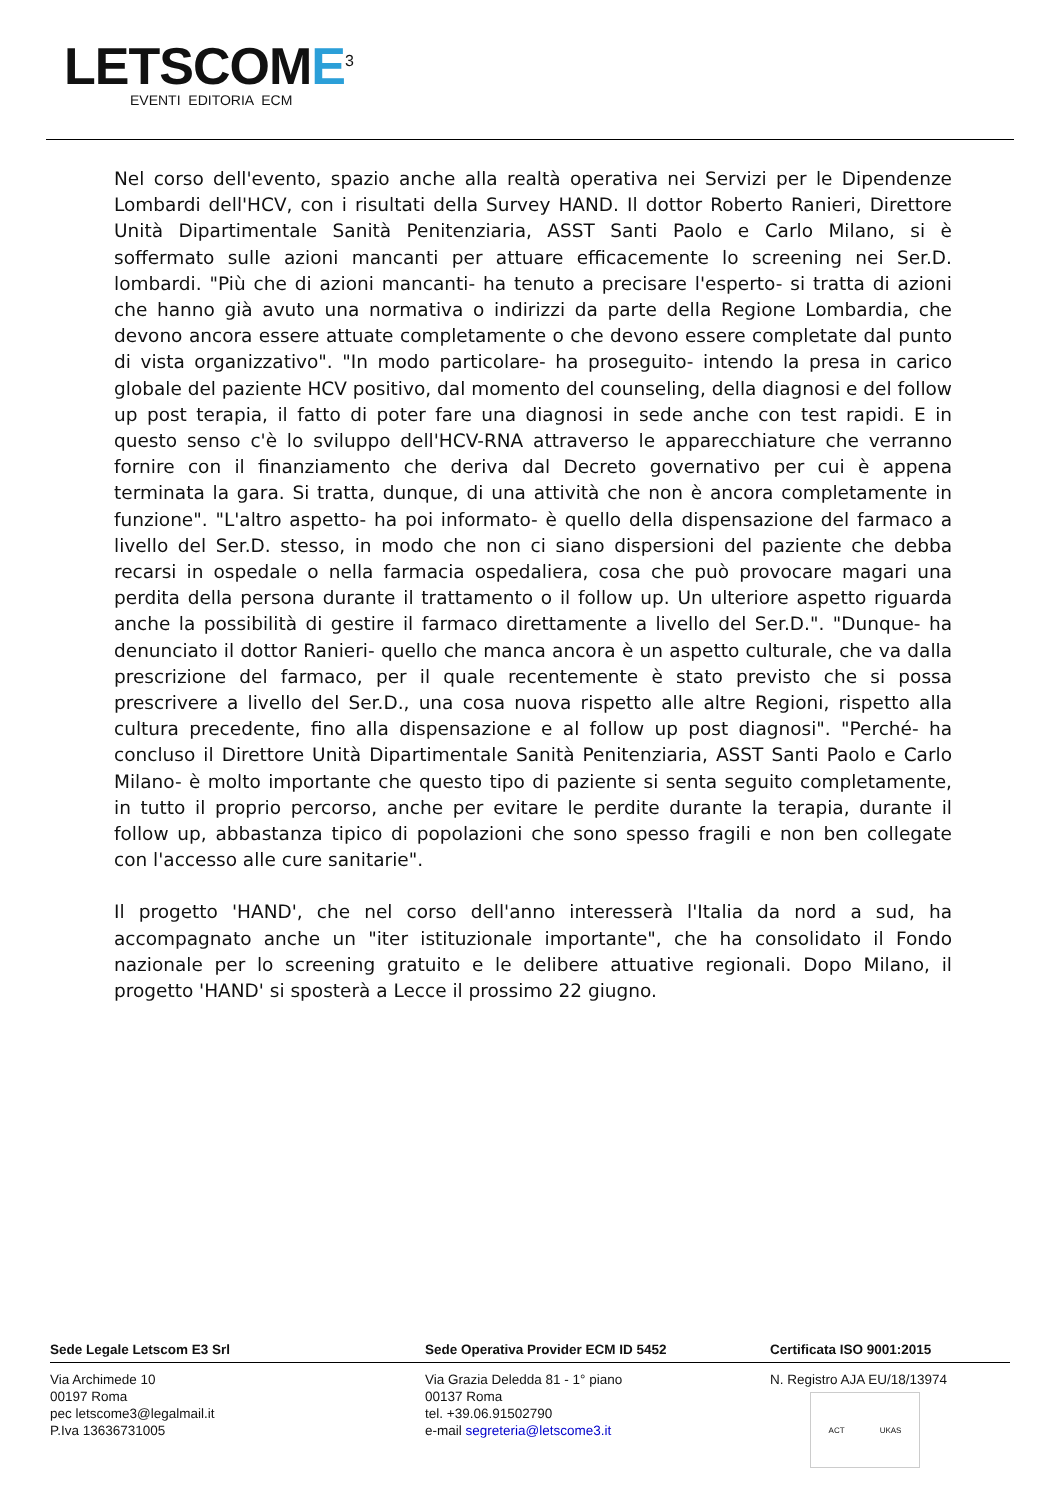LETSCOME<sup>3</sup>
EVENTI EDITORIA ECM
Nel corso dell'evento, spazio anche alla realtà operativa nei Servizi per le Dipendenze Lombardi dell'HCV, con i risultati della Survey HAND. Il dottor Roberto Ranieri, Direttore Unità Dipartimentale Sanità Penitenziaria, ASST Santi Paolo e Carlo Milano, si è soffermato sulle azioni mancanti per attuare efficacemente lo screening nei Ser.D. lombardi. "Più che di azioni mancanti- ha tenuto a precisare l'esperto- si tratta di azioni che hanno già avuto una normativa o indirizzi da parte della Regione Lombardia, che devono ancora essere attuate completamente o che devono essere completate dal punto di vista organizzativo". "In modo particolare- ha proseguito- intendo la presa in carico globale del paziente HCV positivo, dal momento del counseling, della diagnosi e del follow up post terapia, il fatto di poter fare una diagnosi in sede anche con test rapidi. E in questo senso c'è lo sviluppo dell'HCV-RNA attraverso le apparecchiature che verranno fornire con il finanziamento che deriva dal Decreto governativo per cui è appena terminata la gara. Si tratta, dunque, di una attività che non è ancora completamente in funzione". "L'altro aspetto- ha poi informato- è quello della dispensazione del farmaco a livello del Ser.D. stesso, in modo che non ci siano dispersioni del paziente che debba recarsi in ospedale o nella farmacia ospedaliera, cosa che può provocare magari una perdita della persona durante il trattamento o il follow up. Un ulteriore aspetto riguarda anche la possibilità di gestire il farmaco direttamente a livello del Ser.D.". "Dunque- ha denunciato il dottor Ranieri- quello che manca ancora è un aspetto culturale, che va dalla prescrizione del farmaco, per il quale recentemente è stato previsto che si possa prescrivere a livello del Ser.D., una cosa nuova rispetto alle altre Regioni, rispetto alla cultura precedente, fino alla dispensazione e al follow up post diagnosi". "Perché- ha concluso il Direttore Unità Dipartimentale Sanità Penitenziaria, ASST Santi Paolo e Carlo Milano- è molto importante che questo tipo di paziente si senta seguito completamente, in tutto il proprio percorso, anche per evitare le perdite durante la terapia, durante il follow up, abbastanza tipico di popolazioni che sono spesso fragili e non ben collegate con l'accesso alle cure sanitarie".
Il progetto 'HAND', che nel corso dell'anno interesserà l'Italia da nord a sud, ha accompagnato anche un "iter istituzionale importante", che ha consolidato il Fondo nazionale per lo screening gratuito e le delibere attuative regionali. Dopo Milano, il progetto 'HAND' si sposterà a Lecce il prossimo 22 giugno.
Sede Legale Letscom E3 Srl Sede Operativa Provider ECM ID 5452 Certificata ISO 9001:2015
Via Archimede 10
00197 Roma
pec letscome3@legalmail.it
P.Iva 13636731005
Via Grazia Deledda 81 - 1° piano
00137 Roma
tel. +39.06.91502790
e-mail segreteria@letscome3.it
N. Registro AJA EU/18/13974
ACT UKAS